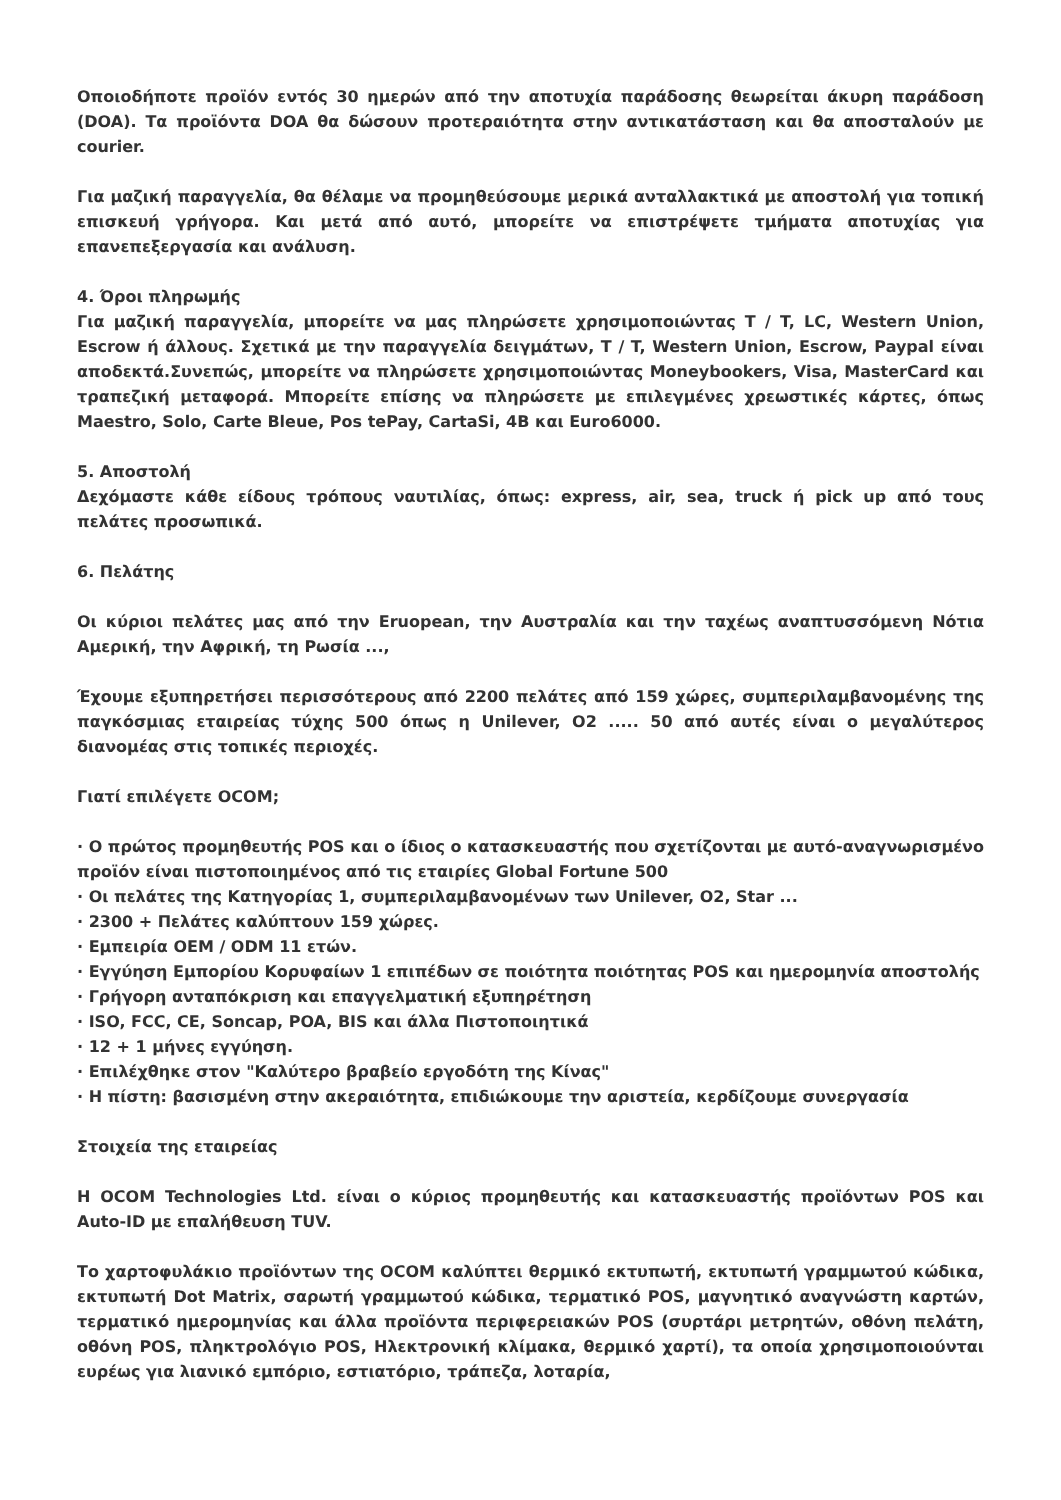Οποιοδήποτε προϊόν εντός 30 ημερών από την αποτυχία παράδοσης θεωρείται άκυρη παράδοση (DOA). Τα προϊόντα DOA θα δώσουν προτεραιότητα στην αντικατάσταση και θα αποσταλούν με courier.
Για μαζική παραγγελία, θα θέλαμε να προμηθεύσουμε μερικά ανταλλακτικά με αποστολή για τοπική επισκευή γρήγορα. Και μετά από αυτό, μπορείτε να επιστρέψετε τμήματα αποτυχίας για επανεπεξεργασία και ανάλυση.
4. Όροι πληρωμής
Για μαζική παραγγελία, μπορείτε να μας πληρώσετε χρησιμοποιώντας T / T, LC, Western Union, Escrow ή άλλους. Σχετικά με την παραγγελία δειγμάτων, T / T, Western Union, Escrow, Paypal είναι αποδεκτά.Συνεπώς, μπορείτε να πληρώσετε χρησιμοποιώντας Moneybookers, Visa, MasterCard και τραπεζική μεταφορά. Μπορείτε επίσης να πληρώσετε με επιλεγμένες χρεωστικές κάρτες, όπως Maestro, Solo, Carte Bleue, Pos tePay, CartaSi, 4B και Euro6000.
5. Αποστολή
Δεχόμαστε κάθε είδους τρόπους ναυτιλίας, όπως: express, air, sea, truck ή pick up από τους πελάτες προσωπικά.
6. Πελάτης
Οι κύριοι πελάτες μας από την Eruopean, την Αυστραλία και την ταχέως αναπτυσσόμενη Νότια Αμερική, την Αφρική, τη Ρωσία ...,
Έχουμε εξυπηρετήσει περισσότερους από 2200 πελάτες από 159 χώρες, συμπεριλαμβανομένης της παγκόσμιας εταιρείας τύχης 500 όπως η Unilever, O2 ..... 50 από αυτές είναι ο μεγαλύτερος διανομέας στις τοπικές περιοχές.
Γιατί επιλέγετε OCOM;
· Ο πρώτος προμηθευτής POS και ο ίδιος ο κατασκευαστής που σχετίζονται με αυτό-αναγνωρισμένο προϊόν είναι πιστοποιημένος από τις εταιρίες Global Fortune 500
· Οι πελάτες της Κατηγορίας 1, συμπεριλαμβανομένων των Unilever, O2, Star ...
· 2300 + Πελάτες καλύπτουν 159 χώρες.
· Εμπειρία OEM / ODM 11 ετών.
· Εγγύηση Εμπορίου Κορυφαίων 1 επιπέδων σε ποιότητα ποιότητας POS και ημερομηνία αποστολής
· Γρήγορη ανταπόκριση και επαγγελματική εξυπηρέτηση
· ISO, FCC, CE, Soncap, POA, BIS και άλλα Πιστοποιητικά
· 12 + 1 μήνες εγγύηση.
· Επιλέχθηκε στον "Καλύτερο βραβείο εργοδότη της Κίνας"
· Η πίστη: βασισμένη στην ακεραιότητα, επιδιώκουμε την αριστεία, κερδίζουμε συνεργασία
Στοιχεία της εταιρείας
Η OCOM Technologies Ltd. είναι ο κύριος προμηθευτής και κατασκευαστής προϊόντων POS και Auto-ID με επαλήθευση TUV.
Το χαρτοφυλάκιο προϊόντων της OCOM καλύπτει θερμικό εκτυπωτή, εκτυπωτή γραμμωτού κώδικα, εκτυπωτή Dot Matrix, σαρωτή γραμμωτού κώδικα, τερματικό POS, μαγνητικό αναγνώστη καρτών, τερματικό ημερομηνίας και άλλα προϊόντα περιφερειακών POS (συρτάρι μετρητών, οθόνη πελάτη, οθόνη POS, πληκτρολόγιο POS, Ηλεκτρονική κλίμακα, θερμικό χαρτί), τα οποία χρησιμοποιούνται ευρέως για λιανικό εμπόριο, εστιατόριο, τράπεζα, λοταρία,